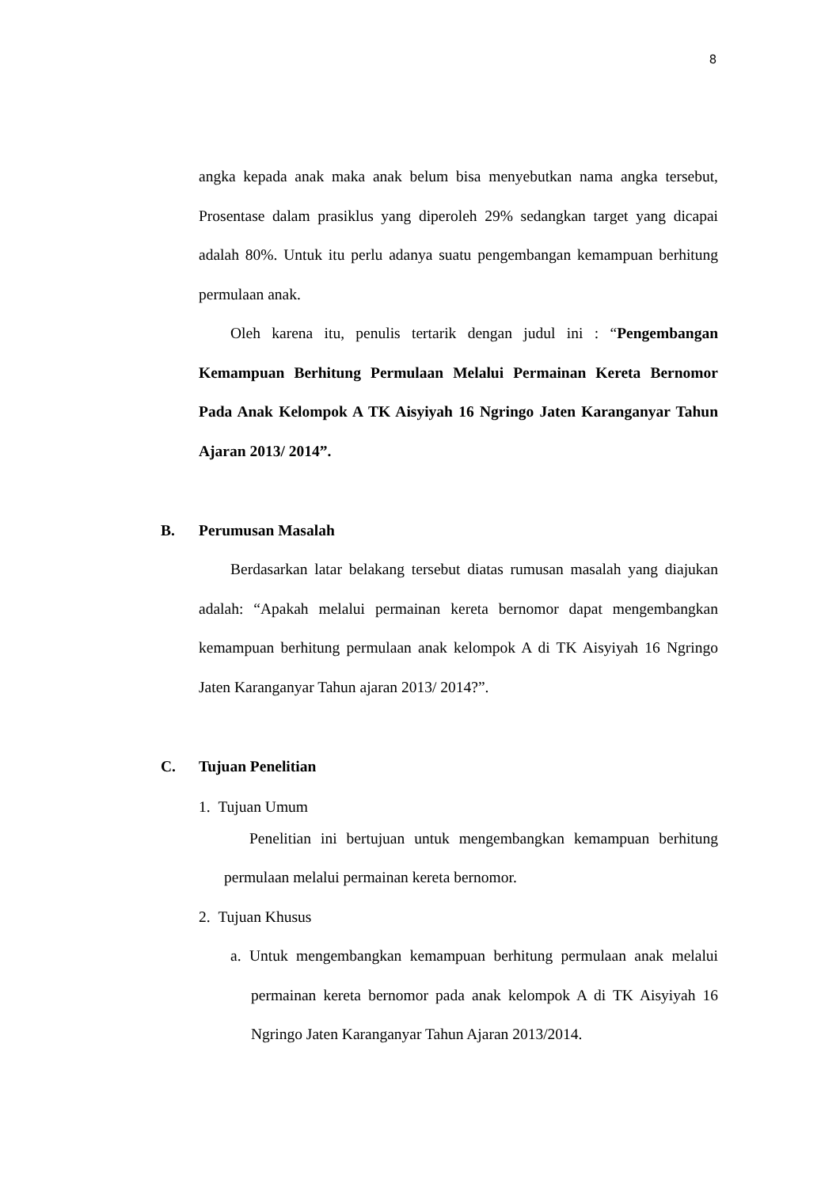8
angka kepada anak maka anak belum bisa menyebutkan nama angka tersebut, Prosentase dalam prasiklus yang diperoleh 29% sedangkan target yang dicapai adalah 80%. Untuk itu perlu adanya suatu pengembangan kemampuan berhitung permulaan anak.
Oleh karena itu, penulis tertarik dengan judul ini : “Pengembangan Kemampuan Berhitung Permulaan Melalui Permainan Kereta Bernomor Pada Anak Kelompok A TK Aisyiyah 16 Ngringo Jaten Karanganyar Tahun Ajaran 2013/ 2014”.
B. Perumusan Masalah
Berdasarkan latar belakang tersebut diatas rumusan masalah yang diajukan adalah: “Apakah melalui permainan kereta bernomor dapat mengembangkan kemampuan berhitung permulaan anak kelompok A di TK Aisyiyah 16 Ngringo Jaten Karanganyar Tahun ajaran 2013/ 2014?”.
C. Tujuan Penelitian
1. Tujuan Umum
Penelitian ini bertujuan untuk mengembangkan kemampuan berhitung permulaan melalui permainan kereta bernomor.
2. Tujuan Khusus
a. Untuk mengembangkan kemampuan berhitung permulaan anak melalui permainan kereta bernomor pada anak kelompok A di TK Aisyiyah 16 Ngringo Jaten Karanganyar Tahun Ajaran 2013/2014.